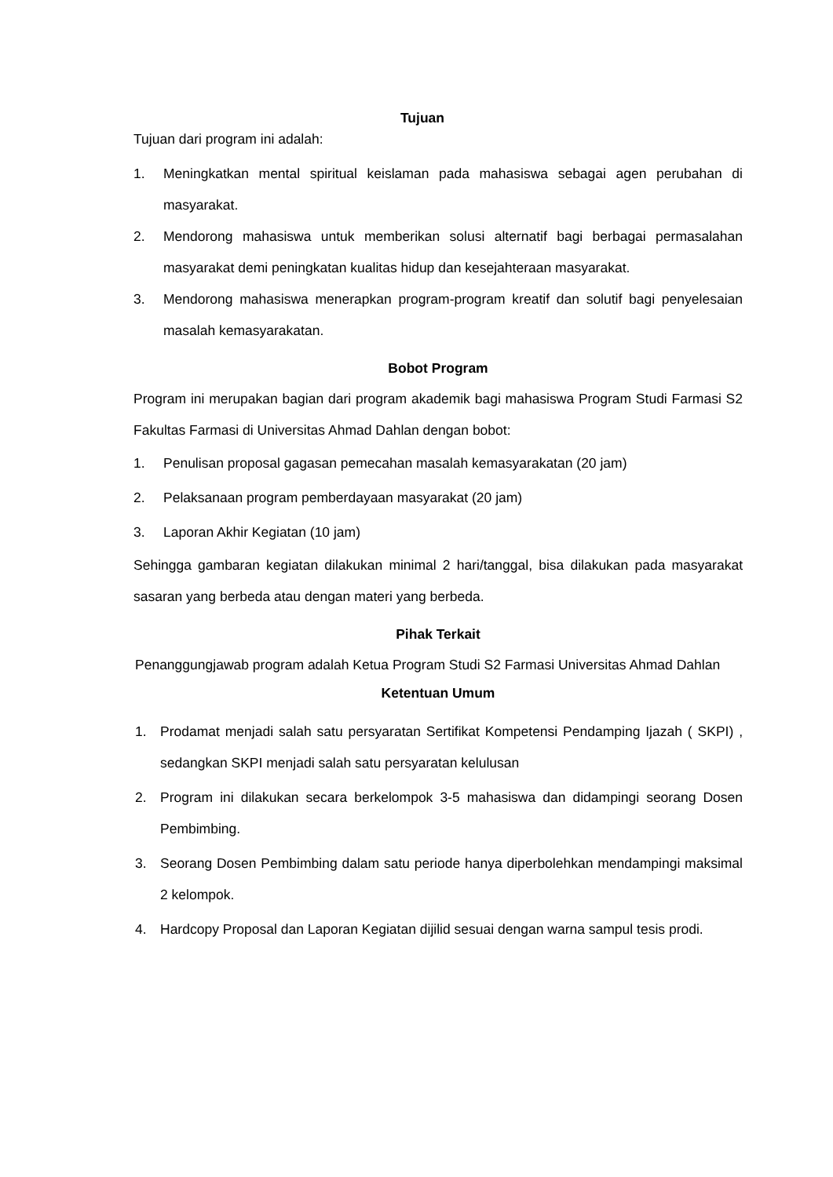Tujuan
Tujuan dari program ini adalah:
1. Meningkatkan mental spiritual keislaman pada mahasiswa sebagai agen perubahan di masyarakat.
2. Mendorong mahasiswa untuk memberikan solusi alternatif bagi berbagai permasalahan masyarakat demi peningkatan kualitas hidup dan kesejahteraan masyarakat.
3. Mendorong mahasiswa menerapkan program-program kreatif dan solutif bagi penyelesaian masalah kemasyarakatan.
Bobot Program
Program ini merupakan bagian dari program akademik bagi mahasiswa Program Studi Farmasi S2 Fakultas Farmasi di Universitas Ahmad Dahlan dengan bobot:
1. Penulisan proposal gagasan pemecahan masalah kemasyarakatan (20 jam)
2. Pelaksanaan program pemberdayaan masyarakat (20 jam)
3. Laporan Akhir Kegiatan (10 jam)
Sehingga gambaran kegiatan dilakukan minimal 2 hari/tanggal, bisa dilakukan pada masyarakat sasaran yang berbeda atau dengan materi yang berbeda.
Pihak Terkait
Penanggungjawab program adalah Ketua Program Studi S2 Farmasi Universitas Ahmad Dahlan
Ketentuan Umum
1. Prodamat menjadi salah satu persyaratan Sertifikat Kompetensi Pendamping Ijazah ( SKPI) , sedangkan SKPI menjadi salah satu persyaratan kelulusan
2. Program ini dilakukan secara berkelompok 3-5 mahasiswa dan didampingi seorang Dosen Pembimbing.
3. Seorang Dosen Pembimbing dalam satu periode hanya diperbolehkan mendampingi maksimal 2 kelompok.
4. Hardcopy Proposal dan Laporan Kegiatan dijilid sesuai dengan warna sampul tesis prodi.